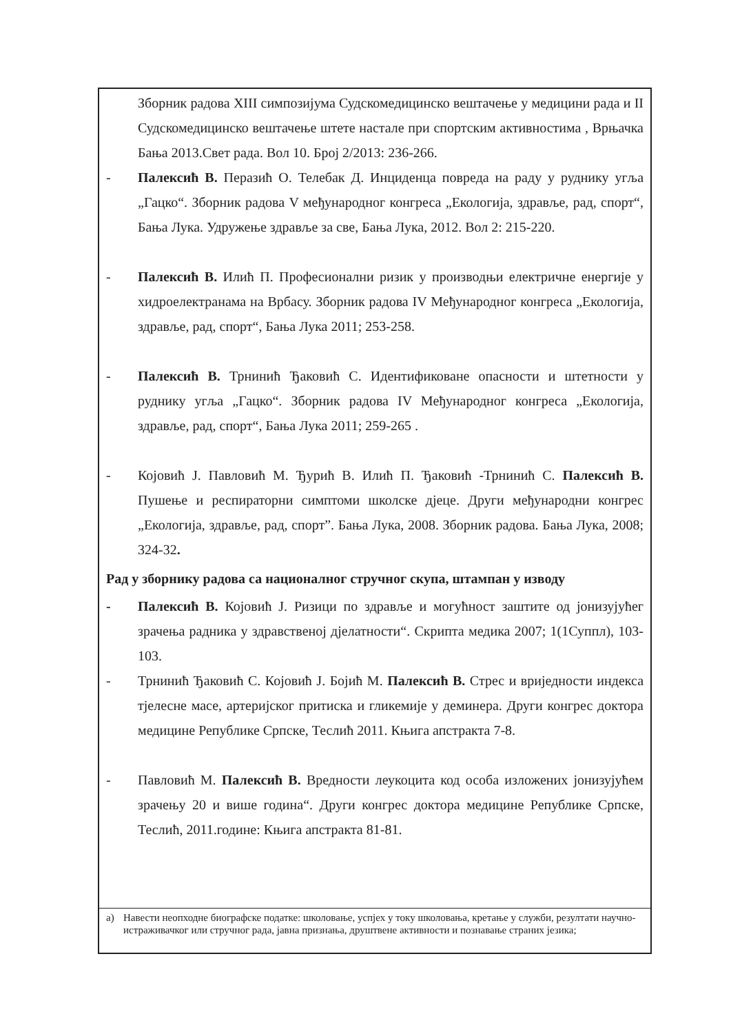Зборник радова XIII симпозијума Судскомедицинско вештачење у медицини рада и II Судскомедицинско вештачење штете настале при спортским активностима , Врњачка Бања 2013.Свет рада. Вол 10. Број 2/2013: 236-266.
- Палексић В. Перазић О. Телебак Д. Инциденца повреда на раду у руднику угља „Гацко“. Зборник радова V међународног конгреса „Екологија, здравље, рад, спорт“, Бања Лука. Удружење здравље за све, Бања Лука, 2012. Вол 2: 215-220.
- Палексић В. Илић П. Професионални ризик у производњи електричне енергије у хидроелектранама на Врбасу. Зборник радова IV Међународног конгреса „Екологија, здравље, рад, спорт“, Бања Лука 2011; 253-258.
- Палексић В. Трнинић Ђаковић С. Идентификоване опасности и штетности у руднику угља „Гацко“. Зборник радова IV Међународног конгреса „Екологија, здравље, рад, спорт“, Бања Лука 2011; 259-265 .
- Којовић Ј. Павловић М. Ђурић В. Илић П. Ђаковић -Трнинић С. Палексић В. Пушење и респираторни симптоми школске дјеце. Други међународни конгрес „Екологија, здравље, рад, спорт”. Бања Лука, 2008. Зборник радова. Бања Лука, 2008; 324-32.
Рад у зборнику радова са националног стручног скупа, штампан у изводу
- Палексић В. Којовић Ј. Ризици по здравље и могућност заштите од јонизујућег зрачења радника у здравственој дјелатности“. Скрипта медика 2007; 1(1Суппл), 103-103.
- Трнинић Ђаковић С. Којовић Ј. Бојић М. Палексић В. Стрес и вриједности индекса тјелесне масе, артеријског притиска и гликемије у деминера. Други конгрес доктора медицине Републике Српске, Теслић 2011. Књига апстракта 7-8.
- Павловић М. Палексић В. Вредности леукоцита код особа изложених јонизујућем зрачењу 20 и више година“. Други конгрес доктора медицине Републике Српске, Теслић, 2011.године: Књига апстракта 81-81.
а) Навести неопходне биографске податке: школовање, успјех у току школовања, кретање у служби, резултати научно-истраживачког или стручног рада, јавна признања, друштвене активности и познавање страних језика;